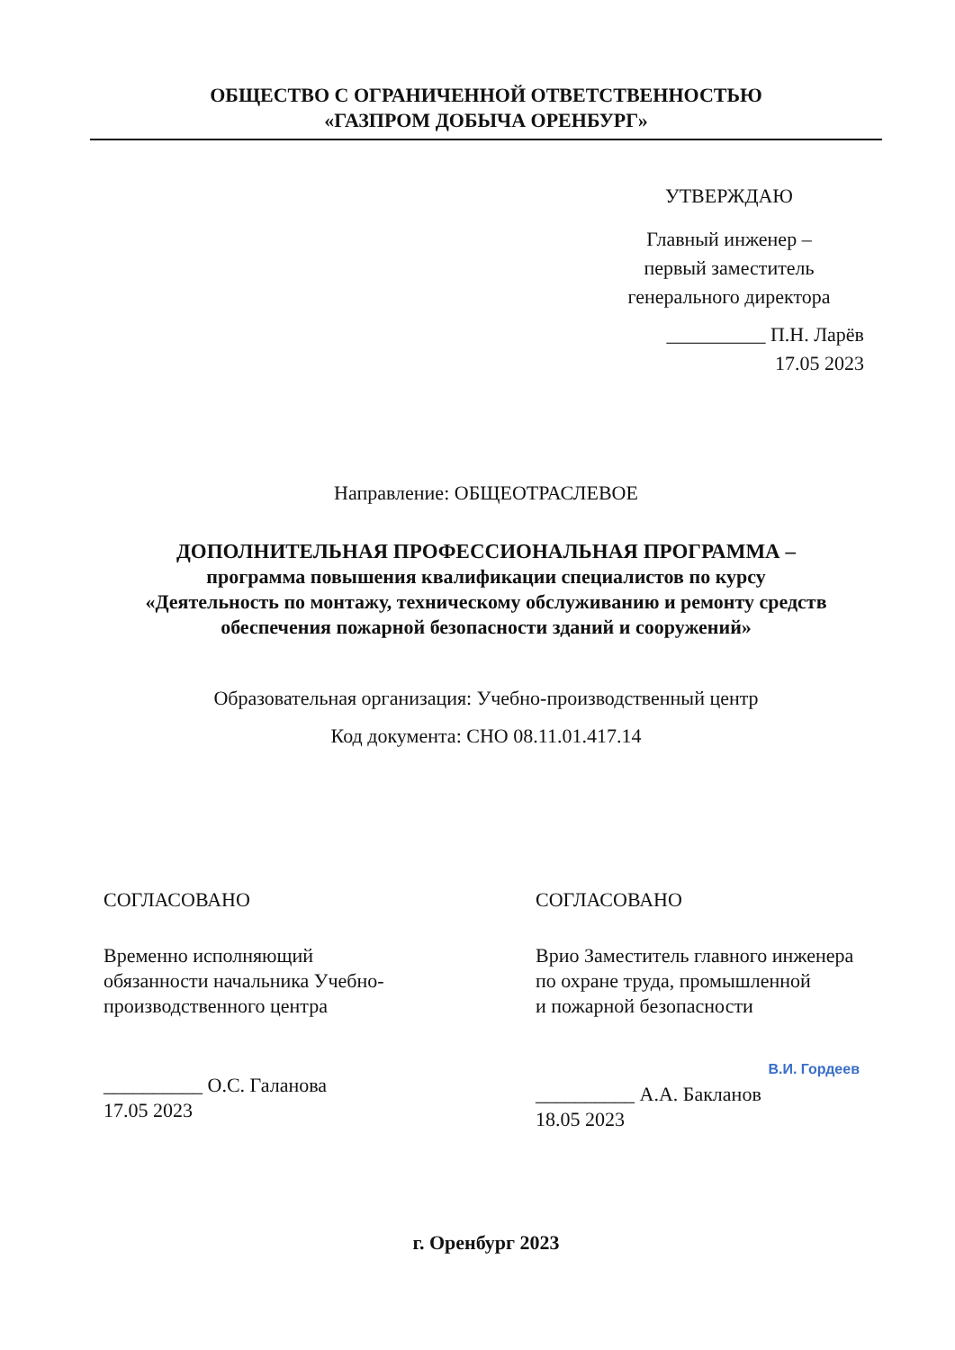ОБЩЕСТВО С ОГРАНИЧЕННОЙ ОТВЕТСТВЕННОСТЬЮ
«ГАЗПРОМ ДОБЫЧА ОРЕНБУРГ»
УТВЕРЖДАЮ
Главный инженер –
первый заместитель
генерального директора
__________ П.Н. Ларёв
17.05 2023
Направление: ОБЩЕОТРАСЛЕВОЕ
ДОПОЛНИТЕЛЬНАЯ ПРОФЕССИОНАЛЬНАЯ ПРОГРАММА –
программа повышения квалификации специалистов по курсу
«Деятельность по монтажу, техническому обслуживанию и ремонту средств
обеспечения пожарной безопасности зданий и сооружений»
Образовательная организация: Учебно-производственный центр
Код документа: СНО 08.11.01.417.14
СОГЛАСОВАНО
Временно исполняющий
обязанности начальника Учебно-
производственного центра
__________ О.С. Галанова
17.05 2023
СОГЛАСОВАНО
Врио Заместитель главного инженера
по охране труда, промышленной
и пожарной безопасности
В.И. Гордеев
__________ А.А. Бакланов
18.05 2023
г. Оренбург 2023